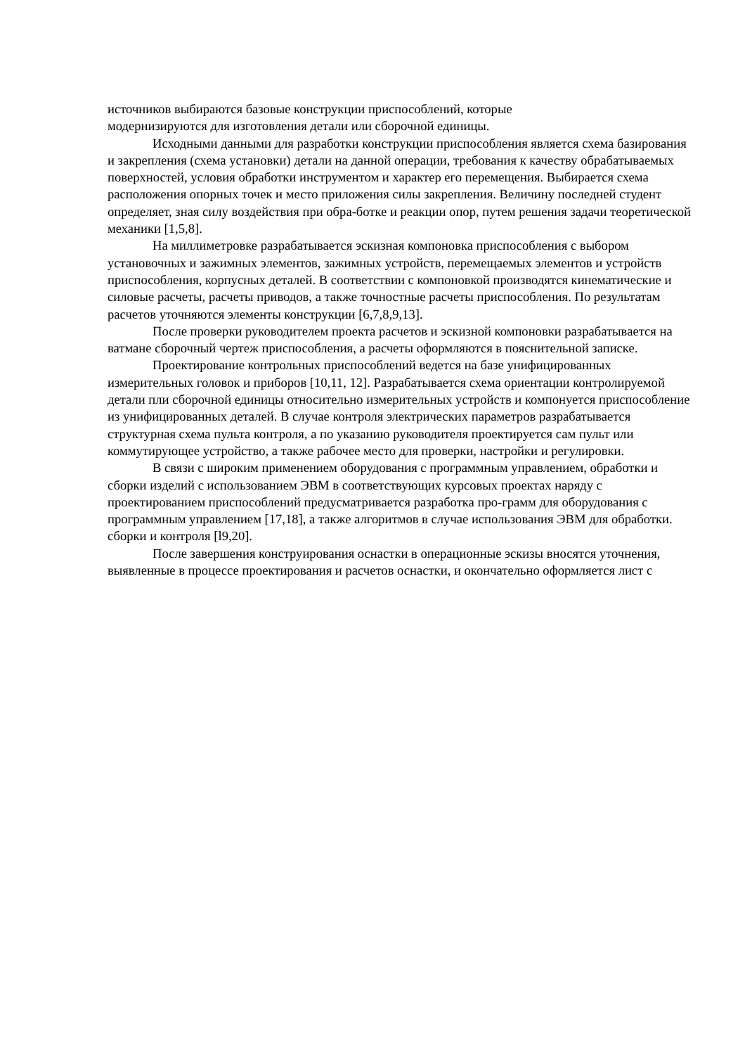источников выбираются базовые конструкции приспособлений, которые
модернизируются для изготовления детали или сборочной единицы.
Исходными данными для разработки конструкции приспособления является схема базирования и закрепления (схема установки) детали на данной операции, требования к качеству обрабатываемых поверхностей, условия обработки инструментом и характер его перемещения. Выбирается схема расположения опорных точек и место приложения силы закрепления. Величину последней студент определяет, зная силу воздействия при обра-ботке и реакции опор, путем решения задачи теоретической механики [1,5,8].
На миллиметровке разрабатывается эскизная компоновка приспособления с выбором установочных и зажимных элементов, зажимных устройств, перемещаемых элементов и устройств приспособления, корпусных деталей. В соответствии с компоновкой производятся кинематические и силовые расчеты, расчеты приводов, а также точностные расчеты приспособления. По результатам расчетов уточняются элементы конструкции [6,7,8,9,13].
После проверки руководителем проекта расчетов и эскизной компоновки разрабатывается на ватмане сборочный чертеж приспособления, а расчеты оформляются в пояснительной записке.
Проектирование контрольных приспособлений ведется на базе унифицированных измерительных головок и приборов [10,11, 12]. Разрабатывается схема ориентации контролируемой детали пли сборочной единицы относительно измерительных устройств и компонуется приспособление из унифицированных деталей. В случае контроля электрических параметров разрабатывается структурная схема пульта контроля, а по указанию руководителя проектируется сам пульт или коммутирующее устройство, а также рабочее место для проверки, настройки и регулировки.
В связи с широким применением оборудования с программным управлением, обработки и сборки изделий с использованием ЭВМ в соответствующих курсовых проектах наряду с проектированием приспособлений предусматривается разработка про-грамм для оборудования с программным управлением [17,18], а также алгоритмов в случае использования ЭВМ для обработки. сборки и контроля [l9,20].
После завершения конструирования оснастки в операционные эскизы вносятся уточнения, выявленные в процессе проектирования и расчетов оснастки, и окончательно оформляется лист с